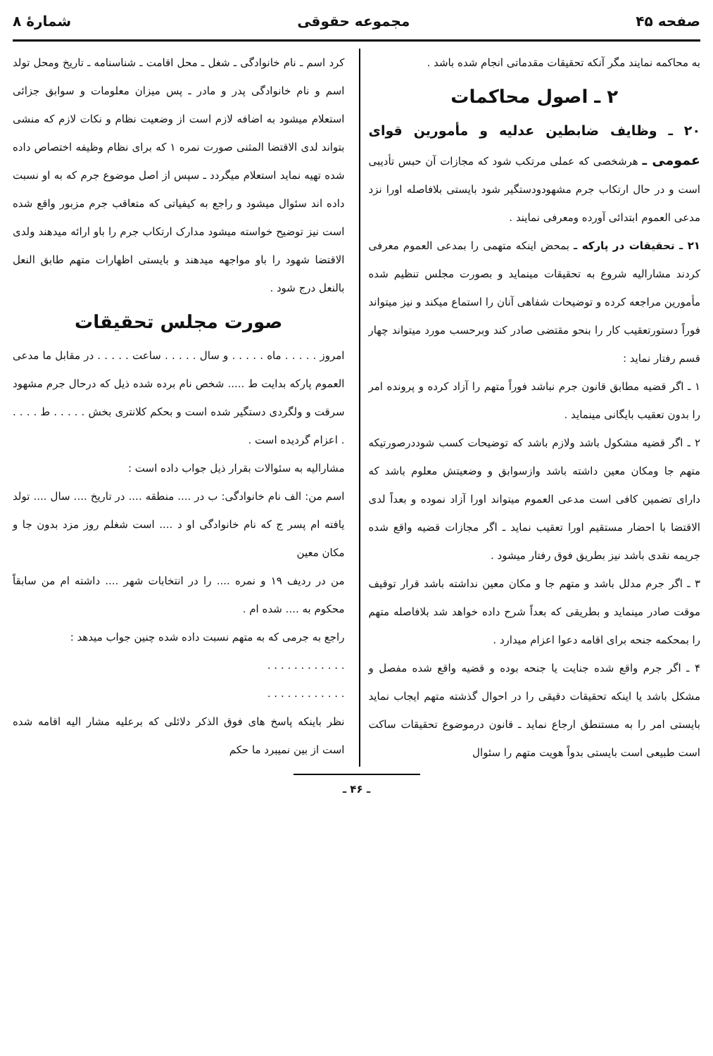صفحه ۴۵ مجموعه حقوقی شمارهٔ ۸
به محاکمه نمایند مگر آنکه تحقیقات مقدماتی انجام شده باشد .
۲ ـ اصول محاکمات
۲۰ ـ وظایف ضابطین عدلیه و مأمورین قوای عمومی ـ هرشخصی که عملی مرتکب شود که مجازات آن حبس تأدیبی است و در حال ارتکاب جرم مشهودودستگیر شود بایستی بلافاصله اورا نزد مدعی العموم ابتدائی آورده ومعرفی نمایند .
۲۱ ـ تحقیقات در پارکه ـ بمحض اینکه متهمی را بمدعی العموم معرفی کردند مشارالیه شروع به تحقیقات مینماید و بصورت مجلس تنظیم شده مأمورین مراجعه کرده و توضیحات شفاهی آنان را استماع میکند و نیز میتواند فوراً دستورتعقیب کار را بنحو مقتضی صادر کند وبرحسب مورد میتواند چهار قسم رفتار نماید :
۱ ـ اگر قضیه مطابق قانون جرم نباشد فوراً متهم را آزاد کرده و پرونده امر را بدون تعقیب بایگانی مینماید .
۲ ـ اگر قضیه مشکول باشد ولازم باشد که توضیحات کسب شوددرصورتیکه متهم جا ومکان معین داشته باشد وازسوابق و وضعیتش معلوم باشد که دارای تضمین کافی است مدعی العموم میتواند اورا آزاد نموده و بعداً لدی الاقتضا با احضار مستقیم اورا تعقیب نماید ـ اگر مجازات قضیه واقع شده جریمه نقدی باشد نیز بطریق فوق رفتار میشود .
۳ ـ اگر جرم مدلل باشد و متهم جا و مکان معین نداشته باشد قرار توقیف موقت صادر مینماید و بطریقی که بعداً شرح داده خواهد شد بلافاصله متهم را بمحکمه جنحه برای اقامه دعوا اعزام میدارد .
۴ ـ اگر جرم واقع شده جنایت یا جنحه بوده و قضیه واقع شده مفصل و مشکل باشد یا اینکه تحقیقات دقیقی را در احوال گذشته متهم ایجاب نماید بایستی امر را به مستنطق ارجاع نماید ـ قانون درموضوع تحقیقات ساکت است طبیعی است بایستی بدواً هویت متهم را سئوال
کرد اسم ـ نام خانوادگی ـ شغل ـ محل اقامت ـ شناسنامه ـ تاریخ ومحل تولد اسم و نام خانوادگی پدر و مادر ـ پس میزان معلومات و سوابق جزائی استعلام میشود به اضافه لازم است از وضعیت نظام و نکات لازم که منشی بتواند لدی الاقتضا المثنی صورت نمره ۱ که برای نظام وظیفه اختصاص داده شده تهیه نماید استعلام میگردد ـ سپس از اصل موضوع جرم که به او نسبت داده اند سئوال میشود و راجع به کیفیاتی که متعاقب جرم مزبور واقع شده است نیز توضیح خواسته میشود مدارک ارتکاب جرم را باو ارائه میدهند ولدی الاقتضا شهود را باو مواجهه میدهند و بایستی اظهارات متهم طابق النعل بالنعل درج شود .
صورت مجلس تحقیقات
امروز . . . . . ماه . . . . . و سال . . . . . ساعت . . . . . در مقابل ما مدعی العموم پارکه بدایت ط ..... شخص نام برده شده ذیل که درحال جرم مشهود سرقت و ولگردی دستگیر شده است و بحکم کلانتری بخش . . . . . ط . . . . . اعزام گردیده است .
مشارالیه به سئوالات بقرار ذیل جواب داده است :
اسم من: الف نام خانوادگی: ب در .... منطقه .... در تاریخ .... سال .... تولد یافته ام پسر ج که نام خانوادگی او د .... است شغلم روز مزد بدون جا و مکان معین
من در ردیف ۱۹ و نمره .... را در انتخابات شهر .... داشته ام من سابقاً محکوم به .... شده ام .
راجع به جرمی که به متهم نسبت داده شده چنین جواب میدهد :
. . . . . . . . . . . .
. . . . . . . . . . . .
نظر باینکه پاسخ های فوق الذکر دلائلی که برعلیه مشار الیه اقامه شده است از بین نمیبرد ما حکم
ـ ۴۶ ـ